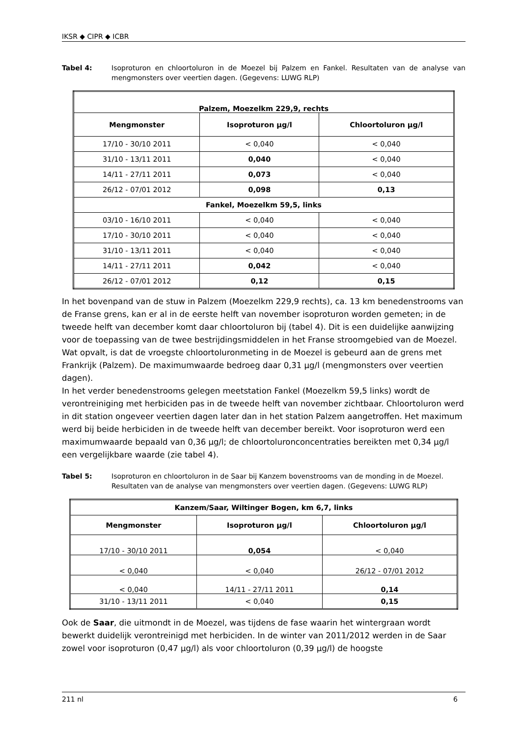IKSR ◆ CIPR ◆ ICBR
Tabel 4: Isoproturon en chloortoluron in de Moezel bij Palzem en Fankel. Resultaten van de analyse van mengmonsters over veertien dagen. (Gegevens: LUWG RLP)
| Palzem, Moezelkm 229,9, rechts | | |
| --- | --- | --- |
| Mengmonster | Isoproturon µg/l | Chloortoluron µg/l |
| 17/10 - 30/10 2011 | < 0,040 | < 0,040 |
| 31/10 - 13/11 2011 | 0,040 | < 0,040 |
| 14/11 - 27/11 2011 | 0,073 | < 0,040 |
| 26/12 - 07/01 2012 | 0,098 | 0,13 |
| Fankel, Moezelkm 59,5, links | | |
| 03/10 - 16/10 2011 | < 0,040 | < 0,040 |
| 17/10 - 30/10 2011 | < 0,040 | < 0,040 |
| 31/10 - 13/11 2011 | < 0,040 | < 0,040 |
| 14/11 - 27/11 2011 | 0,042 | < 0,040 |
| 26/12 - 07/01 2012 | 0,12 | 0,15 |
In het bovenpand van de stuw in Palzem (Moezelkm 229,9 rechts), ca. 13 km benedenstrooms van de Franse grens, kan er al in de eerste helft van november isoproturon worden gemeten; in de tweede helft van december komt daar chloortoluron bij (tabel 4). Dit is een duidelijke aanwijzing voor de toepassing van de twee bestrijdingsmiddelen in het Franse stroomgebied van de Moezel. Wat opvalt, is dat de vroegste chloortoluronmeting in de Moezel is gebeurd aan de grens met Frankrijk (Palzem). De maximumwaarde bedroeg daar 0,31 µg/l (mengmonsters over veertien dagen).
In het verder benedenstrooms gelegen meetstation Fankel (Moezelkm 59,5 links) wordt de verontreiniging met herbiciden pas in de tweede helft van november zichtbaar. Chloortoluron werd in dit station ongeveer veertien dagen later dan in het station Palzem aangetroffen. Het maximum werd bij beide herbiciden in de tweede helft van december bereikt. Voor isoproturon werd een maximumwaarde bepaald van 0,36 µg/l; de chloortoluronconcentraties bereikten met 0,34 µg/l een vergelijkbare waarde (zie tabel 4).
Tabel 5: Isoproturon en chloortoluron in de Saar bij Kanzem bovenstrooms van de monding in de Moezel. Resultaten van de analyse van mengmonsters over veertien dagen. (Gegevens: LUWG RLP)
| Kanzem/Saar, Wiltinger Bogen, km 6,7, links | | |
| --- | --- | --- |
| Mengmonster | Isoproturon µg/l | Chloortoluron µg/l |
| 17/10 - 30/10 2011 | 0,054 | < 0,040 |
| < 0,040 | < 0,040 | 26/12 - 07/01 2012 |
| < 0,040 | 14/11 - 27/11 2011 | 0,14 |
| 31/10 - 13/11 2011 | < 0,040 | 0,15 |
Ook de Saar, die uitmondt in de Moezel, was tijdens de fase waarin het wintergraan wordt bewerkt duidelijk verontreinigd met herbiciden. In de winter van 2011/2012 werden in de Saar zowel voor isoproturon (0,47 µg/l) als voor chloortoluron (0,39 µg/l) de hoogste
211 nl 6